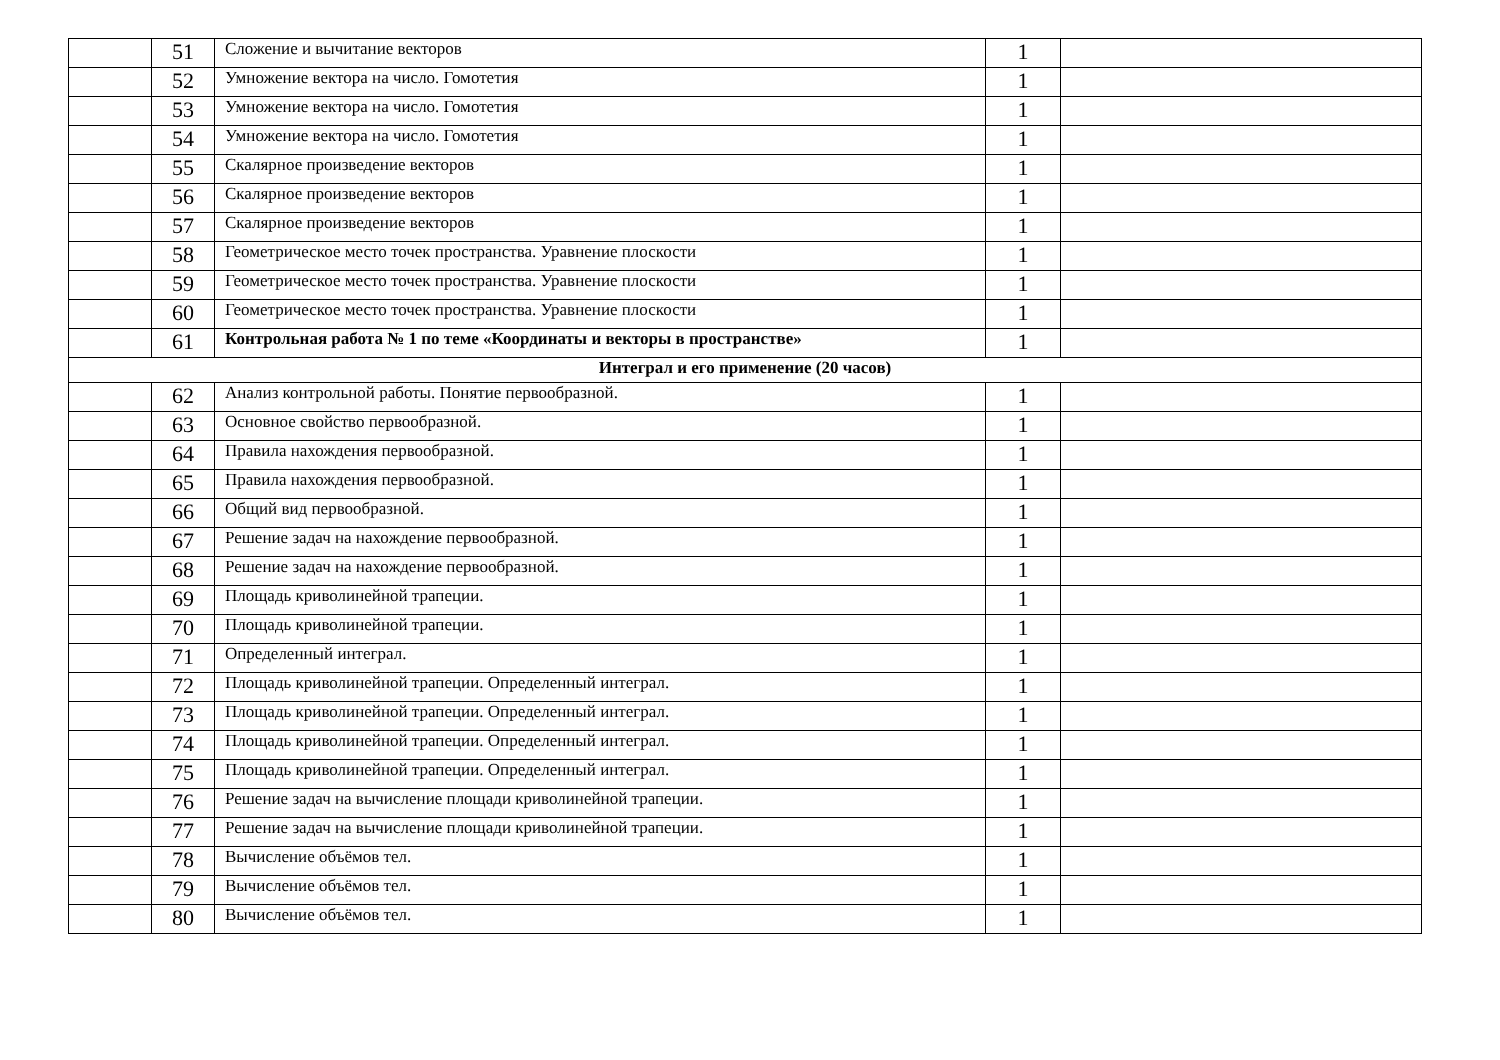| | 51 | Сложение и вычитание векторов | 1 | |
| | 52 | Умножение вектора на число. Гомотетия | 1 | |
| | 53 | Умножение вектора на число. Гомотетия | 1 | |
| | 54 | Умножение вектора на число. Гомотетия | 1 | |
| | 55 | Скалярное произведение векторов | 1 | |
| | 56 | Скалярное произведение векторов | 1 | |
| | 57 | Скалярное произведение векторов | 1 | |
| | 58 | Геометрическое место точек пространства. Уравнение плоскости | 1 | |
| | 59 | Геометрическое место точек пространства. Уравнение плоскости | 1 | |
| | 60 | Геометрическое место точек пространства. Уравнение плоскости | 1 | |
| | 61 | Контрольная работа № 1 по теме «Координаты и векторы в пространстве» | 1 | |
| Интеграл и его применение (20 часов) | | | | |
| | 62 | Анализ контрольной работы. Понятие первообразной. | 1 | |
| | 63 | Основное свойство первообразной. | 1 | |
| | 64 | Правила нахождения первообразной. | 1 | |
| | 65 | Правила нахождения первообразной. | 1 | |
| | 66 | Общий вид первообразной. | 1 | |
| | 67 | Решение задач на нахождение первообразной. | 1 | |
| | 68 | Решение задач на нахождение первообразной. | 1 | |
| | 69 | Площадь криволинейной трапеции. | 1 | |
| | 70 | Площадь криволинейной трапеции. | 1 | |
| | 71 | Определенный интеграл. | 1 | |
| | 72 | Площадь криволинейной трапеции. Определенный интеграл. | 1 | |
| | 73 | Площадь криволинейной трапеции. Определенный интеграл. | 1 | |
| | 74 | Площадь криволинейной трапеции. Определенный интеграл. | 1 | |
| | 75 | Площадь криволинейной трапеции. Определенный интеграл. | 1 | |
| | 76 | Решение задач на вычисление площади криволинейной трапеции. | 1 | |
| | 77 | Решение задач на вычисление площади криволинейной трапеции. | 1 | |
| | 78 | Вычисление объёмов тел. | 1 | |
| | 79 | Вычисление объёмов тел. | 1 | |
| | 80 | Вычисление объёмов тел. | 1 | |